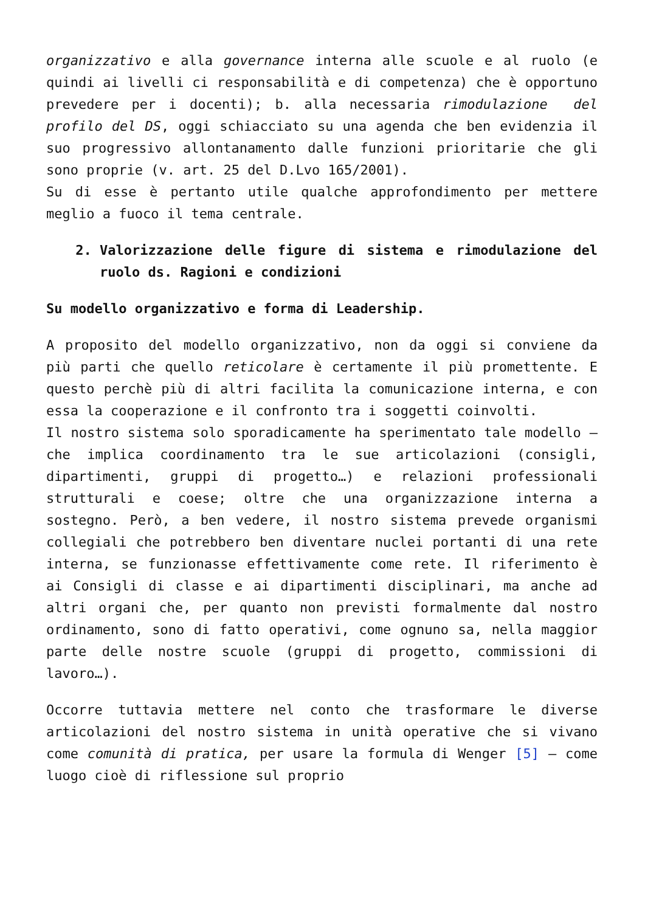organizzativo e alla governance interna alle scuole e al ruolo (e quindi ai livelli ci responsabilità e di competenza) che è opportuno prevedere per i docenti); b. alla necessaria rimodulazione del profilo del DS, oggi schiacciato su una agenda che ben evidenzia il suo progressivo allontanamento dalle funzioni prioritarie che gli sono proprie (v. art. 25 del D.Lvo 165/2001).
Su di esse è pertanto utile qualche approfondimento per mettere meglio a fuoco il tema centrale.
2. Valorizzazione delle figure di sistema e rimodulazione del ruolo ds. Ragioni e condizioni
Su modello organizzativo e forma di Leadership.
A proposito del modello organizzativo, non da oggi si conviene da più parti che quello reticolare è certamente il più promettente. E questo perchè più di altri facilita la comunicazione interna, e con essa la cooperazione e il confronto tra i soggetti coinvolti.
Il nostro sistema solo sporadicamente ha sperimentato tale modello – che implica coordinamento tra le sue articolazioni (consigli, dipartimenti, gruppi di progetto…) e relazioni professionali strutturali e coese; oltre che una organizzazione interna a sostegno. Però, a ben vedere, il nostro sistema prevede organismi collegiali che potrebbero ben diventare nuclei portanti di una rete interna, se funzionasse effettivamente come rete. Il riferimento è ai Consigli di classe e ai dipartimenti disciplinari, ma anche ad altri organi che, per quanto non previsti formalmente dal nostro ordinamento, sono di fatto operativi, come ognuno sa, nella maggior parte delle nostre scuole (gruppi di progetto, commissioni di lavoro…).
Occorre tuttavia mettere nel conto che trasformare le diverse articolazioni del nostro sistema in unità operative che si vivano come comunità di pratica, per usare la formula di Wenger [5] – come luogo cioè di riflessione sul proprio